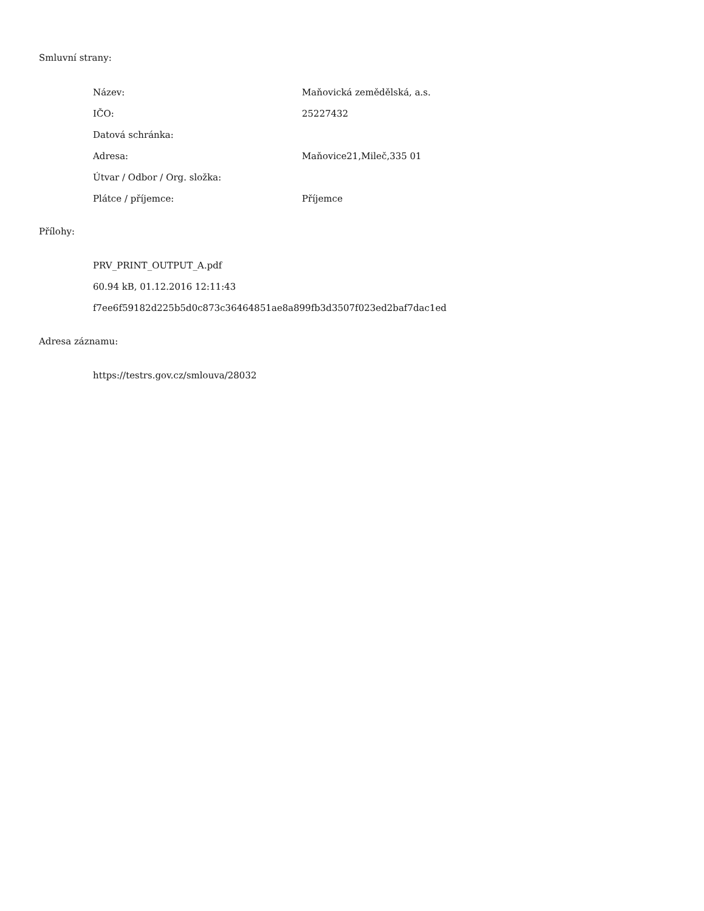Smluvní strany:
| Název: | Maňovická zemědělská, a.s. |
| IČO: | 25227432 |
| Datová schránka: | |
| Adresa: | Maňovice21,Mileč,335 01 |
| Útvar / Odbor / Org. složka: | |
| Plátce / příjemce: | Příjemce |
Přílohy:
PRV_PRINT_OUTPUT_A.pdf
60.94 kB, 01.12.2016 12:11:43
f7ee6f59182d225b5d0c873c36464851ae8a899fb3d3507f023ed2baf7dac1ed
Adresa záznamu:
https://testrs.gov.cz/smlouva/28032